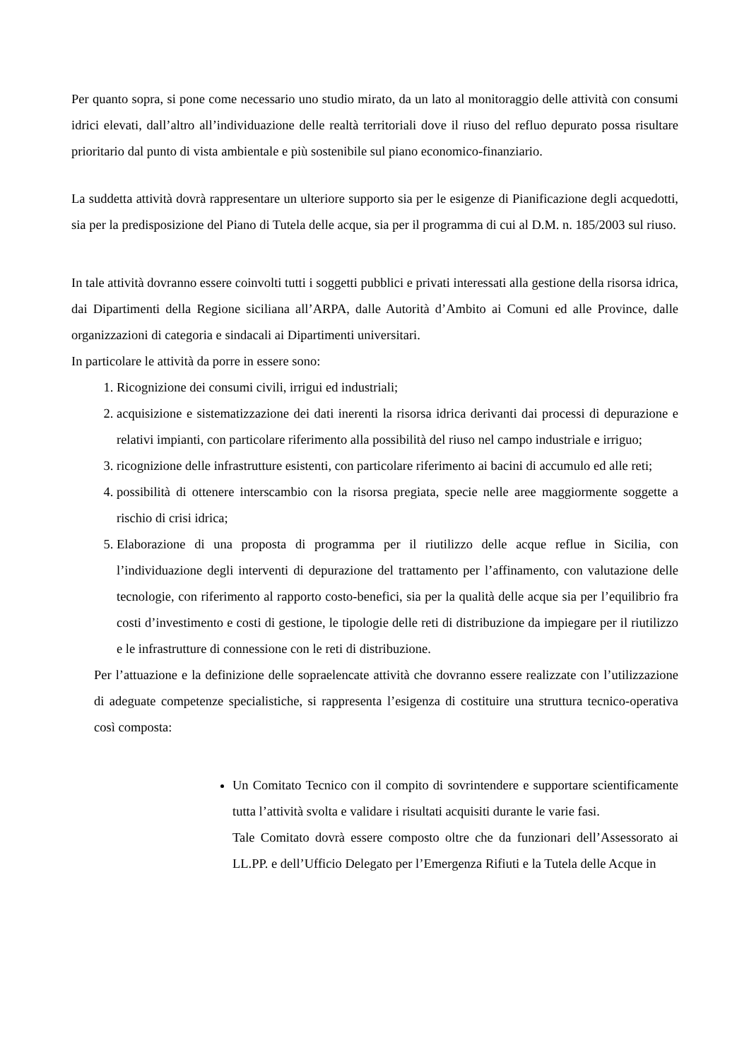Per quanto sopra, si pone come necessario uno studio mirato, da un lato al monitoraggio delle attività con consumi idrici elevati, dall’altro all’individuazione delle realtà territoriali dove il riuso del refluo depurato possa risultare prioritario dal punto di vista ambientale e più sostenibile sul piano economico-finanziario.
La suddetta attività dovrà rappresentare un ulteriore supporto sia per le esigenze di Pianificazione degli acquedotti, sia per la predisposizione del Piano di Tutela delle acque, sia per il programma di cui al D.M. n. 185/2003 sul riuso.
In tale attività dovranno essere coinvolti tutti i soggetti pubblici e privati interessati alla gestione della risorsa idrica, dai Dipartimenti della Regione siciliana all’ARPA, dalle Autorità d’Ambito ai Comuni ed alle Province, dalle organizzazioni di categoria e sindacali ai Dipartimenti universitari.
In particolare le attività da porre in essere sono:
1. Ricognizione dei consumi civili, irrigui ed industriali;
2. acquisizione e sistematizzazione dei dati inerenti la risorsa idrica derivanti dai processi di depurazione e relativi impianti, con particolare riferimento alla possibilità del riuso nel campo industriale e irriguo;
3. ricognizione delle infrastrutture esistenti, con particolare riferimento ai bacini di accumulo ed alle reti;
4. possibilità di ottenere interscambio con la risorsa pregiata, specie nelle aree maggiormente soggette a rischio di crisi idrica;
5. Elaborazione di una proposta di programma per il riutilizzo delle acque reflue in Sicilia, con l’individuazione degli interventi di depurazione del trattamento per l’affinamento, con valutazione delle tecnologie, con riferimento al rapporto costo-benefici, sia per la qualità delle acque sia per l’equilibrio fra costi d’investimento e costi di gestione, le tipologie delle reti di distribuzione da impiegare per il riutilizzo e le infrastrutture di connessione con le reti di distribuzione.
Per l’attuazione e la definizione delle sopraelencate attività che dovranno essere realizzate con l’utilizzazione di adeguate competenze specialistiche, si rappresenta l’esigenza di costituire una struttura tecnico-operativa così composta:
Un Comitato Tecnico con il compito di sovrintendere e supportare scientificamente tutta l’attività svolta e validare i risultati acquisiti durante le varie fasi.
Tale Comitato dovrà essere composto oltre che da funzionari dell’Assessorato ai LL.PP. e dell’Ufficio Delegato per l’Emergenza Rifiuti e la Tutela delle Acque in